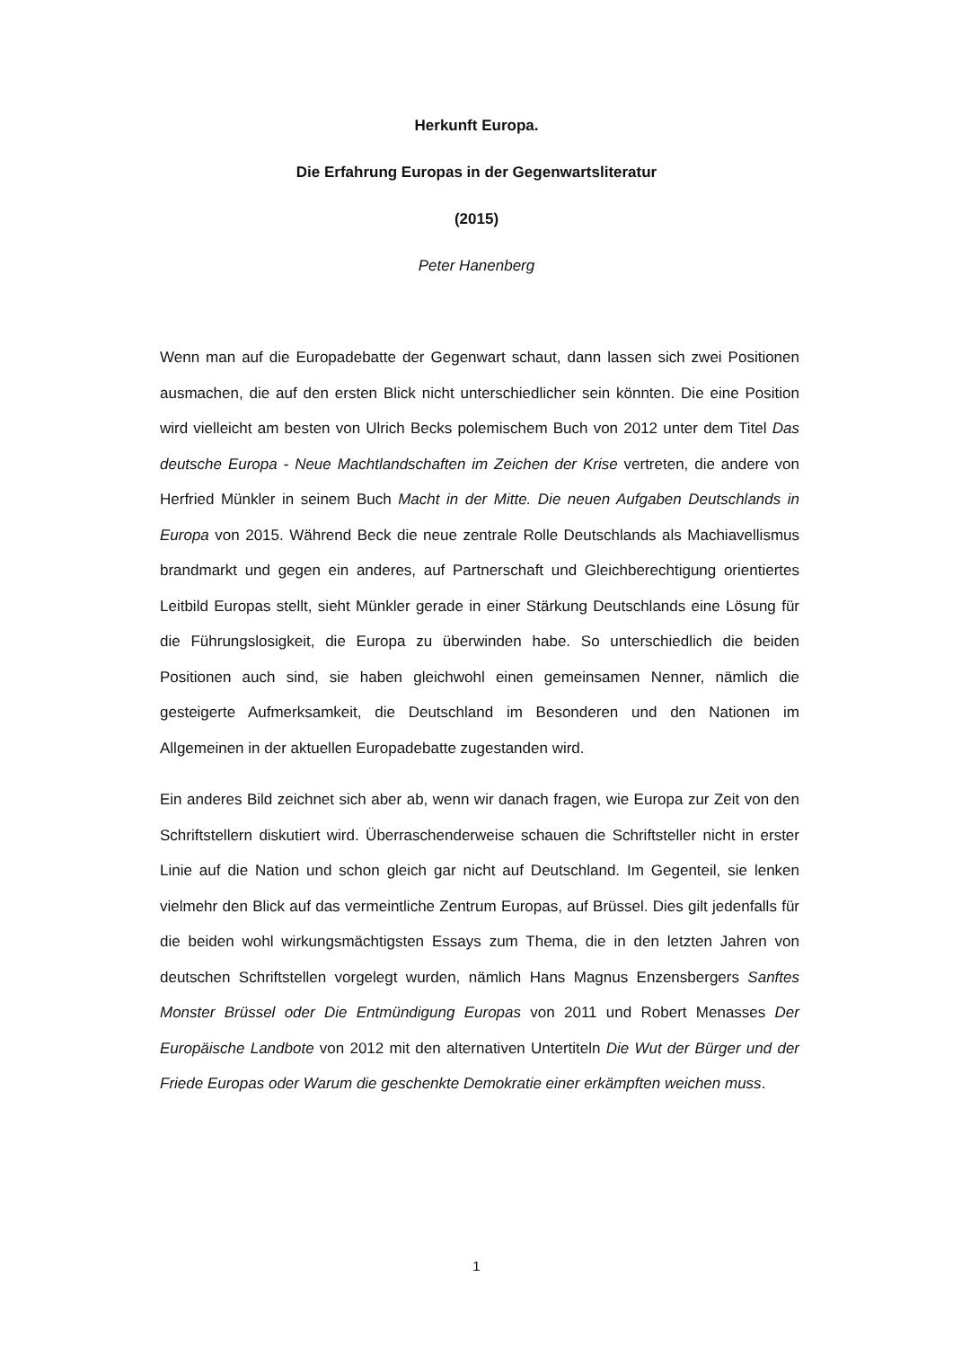Herkunft Europa.
Die Erfahrung Europas in der Gegenwartsliteratur
(2015)
Peter Hanenberg
Wenn man auf die Europadebatte der Gegenwart schaut, dann lassen sich zwei Positionen ausmachen, die auf den ersten Blick nicht unterschiedlicher sein könnten. Die eine Position wird vielleicht am besten von Ulrich Becks polemischem Buch von 2012 unter dem Titel Das deutsche Europa - Neue Machtlandschaften im Zeichen der Krise vertreten, die andere von Herfried Münkler in seinem Buch Macht in der Mitte. Die neuen Aufgaben Deutschlands in Europa von 2015. Während Beck die neue zentrale Rolle Deutschlands als Machiavellismus brandmarkt und gegen ein anderes, auf Partnerschaft und Gleichberechtigung orientiertes Leitbild Europas stellt, sieht Münkler gerade in einer Stärkung Deutschlands eine Lösung für die Führungslosigkeit, die Europa zu überwinden habe. So unterschiedlich die beiden Positionen auch sind, sie haben gleichwohl einen gemeinsamen Nenner, nämlich die gesteigerte Aufmerksamkeit, die Deutschland im Besonderen und den Nationen im Allgemeinen in der aktuellen Europadebatte zugestanden wird.
Ein anderes Bild zeichnet sich aber ab, wenn wir danach fragen, wie Europa zur Zeit von den Schriftstellern diskutiert wird. Überraschenderweise schauen die Schriftsteller nicht in erster Linie auf die Nation und schon gleich gar nicht auf Deutschland. Im Gegenteil, sie lenken vielmehr den Blick auf das vermeintliche Zentrum Europas, auf Brüssel. Dies gilt jedenfalls für die beiden wohl wirkungsmächtigsten Essays zum Thema, die in den letzten Jahren von deutschen Schriftstellen vorgelegt wurden, nämlich Hans Magnus Enzensbergers Sanftes Monster Brüssel oder Die Entmündigung Europas von 2011 und Robert Menasses Der Europäische Landbote von 2012 mit den alternativen Untertiteln Die Wut der Bürger und der Friede Europas oder Warum die geschenkte Demokratie einer erkämpften weichen muss.
1